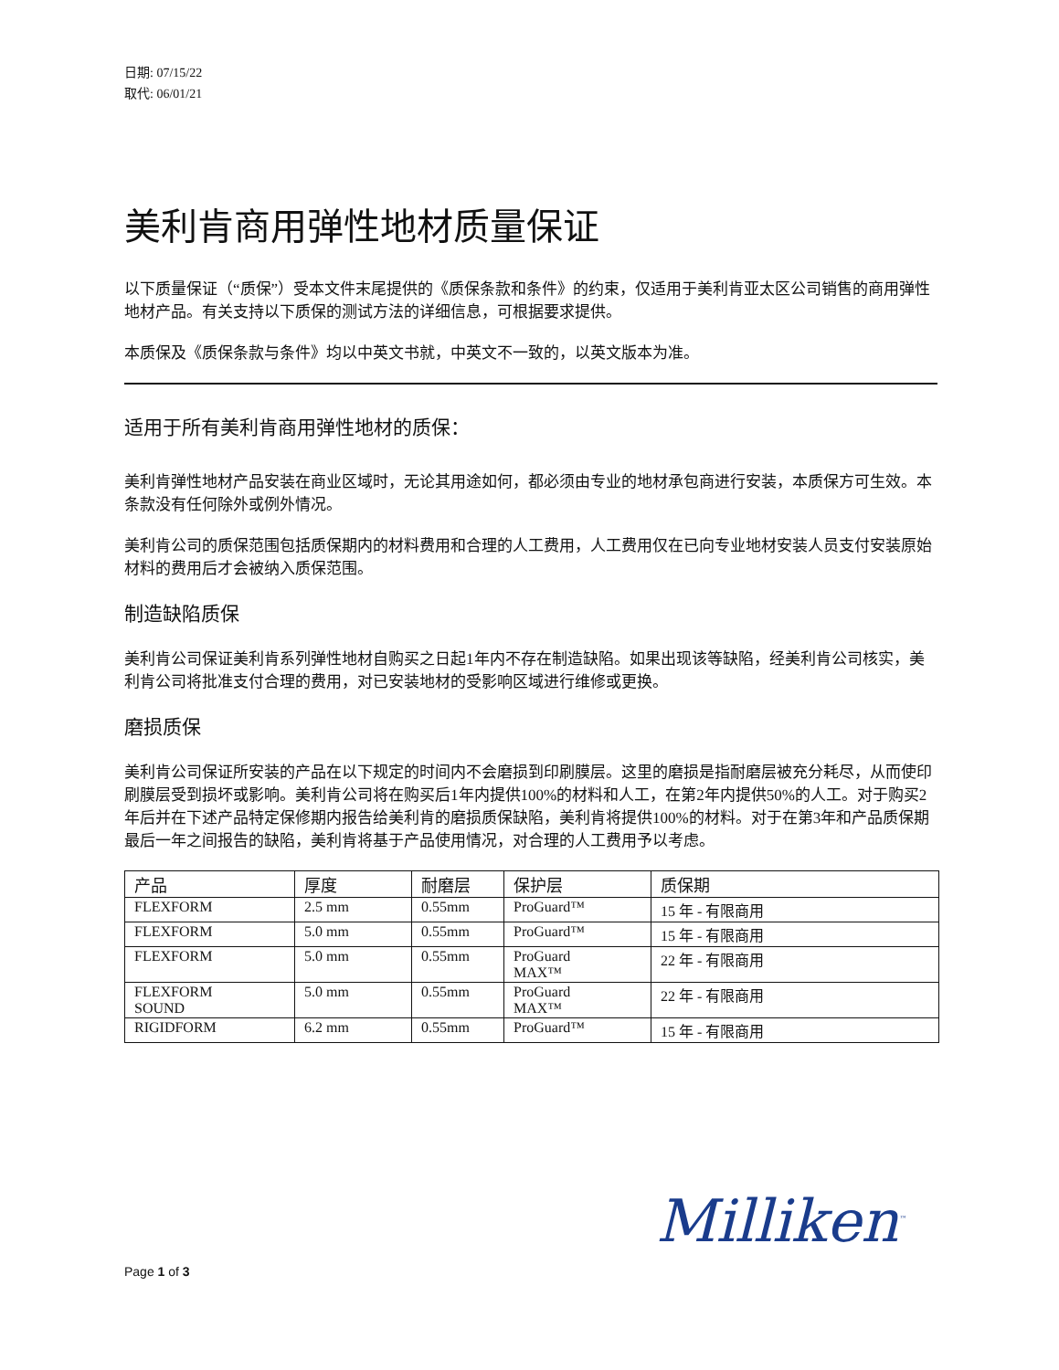日期: 07/15/22
取代: 06/01/21
美利肯商用弹性地材质量保证
以下质量保证（“质保”）受本文件末尾提供的《质保条款和条件》的约束，仅适用于美利肯亚太区公司销售的商用弹性地材产品。有关支持以下质保的测试方法的详细信息，可根据要求提供。
本质保及《质保条款与条件》均以中英文书就，中英文不一致的，以英文版本为准。
适用于所有美利肯商用弹性地材的质保：
美利肯弹性地材产品安装在商业区域时，无论其用途如何，都必须由专业的地材承包商进行安装，本质保方可生效。本条款没有任何除外或例外情况。
美利肯公司的质保范围包括质保期内的材料费用和合理的人工费用，人工费用仅在已向专业地材安装人员支付安装原始材料的费用后才会被纳入质保范围。
制造缺陷质保
美利肯公司保证美利肯系列弹性地材自购买之日起1年内不存在制造缺陷。如果出现该等缺陷，经美利肯公司核实，美利肯公司将批准支付合理的费用，对已安装地材的受影响区域进行维修或更换。
磨损质保
美利肯公司保证所安装的产品在以下规定的时间内不会磨损到印刷膜层。这里的磨损是指耐磨层被充分耗尽，从而使印刷膜层受到损坏或影响。美利肯公司将在购买后1年内提供100%的材料和人工，在第2年内提供50%的人工。对于购买2年后并在下述产品特定保修期内报告给美利肯的磨损质保缺陷，美利肯将提供100%的材料。对于在第3年和产品质保期最后一年之间报告的缺陷，美利肯将基于产品使用情况，对合理的人工费用予以考虑。
| 产品 | 厚度 | 耐磨层 | 保护层 | 质保期 |
| --- | --- | --- | --- | --- |
| FLEXFORM | 2.5 mm | 0.55mm | ProGuard™ | 15 年 - 有限商用 |
| FLEXFORM | 5.0 mm | 0.55mm | ProGuard™ | 15 年 - 有限商用 |
| FLEXFORM | 5.0 mm | 0.55mm | ProGuard MAX™ | 22 年 - 有限商用 |
| FLEXFORM SOUND | 5.0 mm | 0.55mm | ProGuard MAX™ | 22 年 - 有限商用 |
| RIGIDFORM | 6.2 mm | 0.55mm | ProGuard™ | 15 年 - 有限商用 |
Milliken<sup>™</sup>
Page 1 of 3